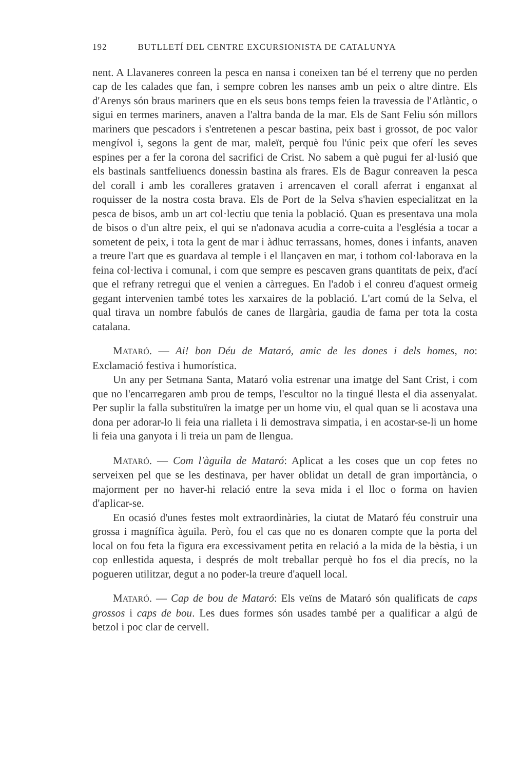192 BUTLLETÍ DEL CENTRE EXCURSIONISTA DE CATALUNYA
nent. A Llavaneres conreen la pesca en nansa i coneixen tan bé el terreny que no perden cap de les calades que fan, i sempre cobren les nanses amb un peix o altre dintre. Els d'Arenys són braus mariners que en els seus bons temps feien la travessia de l'Atlàntic, o sigui en termes mariners, anaven a l'altra banda de la mar. Els de Sant Feliu són millors mariners que pescadors i s'entretenen a pescar bastina, peix bast i grossot, de poc valor mengívol i, segons la gent de mar, maleït, perquè fou l'únic peix que oferí les seves espines per a fer la corona del sacrifici de Crist. No sabem a què pugui fer al·lusió que els bastinals santfeliuencs donessin bastina als frares. Els de Bagur conreaven la pesca del corall i amb les coralleres grataven i arrencaven el corall aferrat i enganxat al roquisser de la nostra costa brava. Els de Port de la Selva s'havien especialitzat en la pesca de bisos, amb un art col·lectiu que tenia la població. Quan es presentava una mola de bisos o d'un altre peix, el qui se n'adonava acudia a corre-cuita a l'església a tocar a sometent de peix, i tota la gent de mar i àdhuc terrassans, homes, dones i infants, anaven a treure l'art que es guardava al temple i el llançaven en mar, i tothom col·laborava en la feina col·lectiva i comunal, i com que sempre es pescaven grans quantitats de peix, d'ací que el refrany retregui que el venien a càrregues. En l'adob i el conreu d'aquest ormeig gegant intervenien també totes les xarxaires de la població. L'art comú de la Selva, el qual tirava un nombre fabulós de canes de llargària, gaudia de fama per tota la costa catalana.
MATARÓ. — Ai! bon Déu de Mataró, amic de les dones i dels homes, no: Exclamació festiva i humorística.
Un any per Setmana Santa, Mataró volia estrenar una imatge del Sant Crist, i com que no l'encarregaren amb prou de temps, l'escultor no la tingué llesta el dia assenyalat. Per suplir la falla substituïren la imatge per un home viu, el qual quan se li acostava una dona per adorar-lo li feia una rialleta i li demostrava simpatia, i en acostar-se-li un home li feia una ganyota i li treia un pam de llengua.
MATARÓ. — Com l'àguila de Mataró: Aplicat a les coses que un cop fetes no serveixen pel que se les destinava, per haver oblidat un detall de gran importància, o majorment per no haver-hi relació entre la seva mida i el lloc o forma on havien d'aplicar-se.
En ocasió d'unes festes molt extraordinàries, la ciutat de Mataró féu construir una grossa i magnífica àguila. Però, fou el cas que no es donaren compte que la porta del local on fou feta la figura era excessivament petita en relació a la mida de la bèstia, i un cop enllestida aquesta, i després de molt treballar perquè ho fos el dia precís, no la pogueren utilitzar, degut a no poder-la treure d'aquell local.
MATARÓ. — Cap de bou de Mataró: Els veïns de Mataró són qualificats de caps grossos i caps de bou. Les dues formes són usades també per a qualificar a algú de betzol i poc clar de cervell.